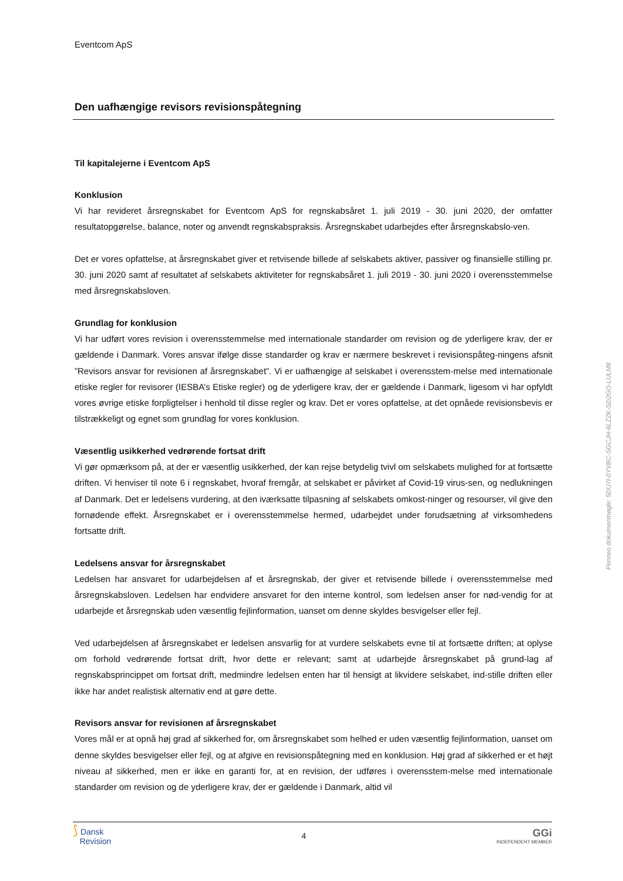Eventcom ApS
Den uafhængige revisors revisionspåtegning
Til kapitalejerne i Eventcom ApS
Konklusion
Vi har revideret årsregnskabet for Eventcom ApS for regnskabsåret 1. juli 2019 - 30. juni 2020, der omfatter resultatopgørelse, balance, noter og anvendt regnskabspraksis. Årsregnskabet udarbejdes efter årsregnskabslo-ven.
Det er vores opfattelse, at årsregnskabet giver et retvisende billede af selskabets aktiver, passiver og finansielle stilling pr. 30. juni 2020 samt af resultatet af selskabets aktiviteter for regnskabsåret 1. juli 2019 - 30. juni 2020 i overensstemmelse med årsregnskabsloven.
Grundlag for konklusion
Vi har udført vores revision i overensstemmelse med internationale standarder om revision og de yderligere krav, der er gældende i Danmark. Vores ansvar ifølge disse standarder og krav er nærmere beskrevet i revisionspåteg-ningens afsnit ”Revisors ansvar for revisionen af årsregnskabet”. Vi er uafhængige af selskabet i overensstem-melse med internationale etiske regler for revisorer (IESBA’s Etiske regler) og de yderligere krav, der er gældende i Danmark, ligesom vi har opfyldt vores øvrige etiske forpligtelser i henhold til disse regler og krav. Det er vores opfattelse, at det opnåede revisionsbevis er tilstrækkeligt og egnet som grundlag for vores konklusion.
Væsentlig usikkerhed vedrørende fortsat drift
Vi gør opmærksom på, at der er væsentlig usikkerhed, der kan rejse betydelig tvivl om selskabets mulighed for at fortsætte driften. Vi henviser til note 6 i regnskabet, hvoraf fremgår, at selskabet er påvirket af Covid-19 virus-sen, og nedlukningen af Danmark. Det er ledelsens vurdering, at den iværksatte tilpasning af selskabets omkost-ninger og resourser, vil give den fornødende effekt. Årsregnskabet er i overensstemmelse hermed, udarbejdet under forudsætning af virksomhedens fortsatte drift.
Ledelsens ansvar for årsregnskabet
Ledelsen har ansvaret for udarbejdelsen af et årsregnskab, der giver et retvisende billede i overensstemmelse med årsregnskabsloven. Ledelsen har endvidere ansvaret for den interne kontrol, som ledelsen anser for nød-vendig for at udarbejde et årsregnskab uden væsentlig fejlinformation, uanset om denne skyldes besvigelser eller fejl.
Ved udarbejdelsen af årsregnskabet er ledelsen ansvarlig for at vurdere selskabets evne til at fortsætte driften; at oplyse om forhold vedrørende fortsat drift, hvor dette er relevant; samt at udarbejde årsregnskabet på grund-lag af regnskabsprincippet om fortsat drift, medmindre ledelsen enten har til hensigt at likvidere selskabet, ind-stille driften eller ikke har andet realistisk alternativ end at gøre dette.
Revisors ansvar for revisionen af årsregnskabet
Vores mål er at opnå høj grad af sikkerhed for, om årsregnskabet som helhed er uden væsentlig fejlinformation, uanset om denne skyldes besvigelser eller fejl, og at afgive en revisionspåtegning med en konklusion. Høj grad af sikkerhed er et højt niveau af sikkerhed, men er ikke en garanti for, at en revision, der udføres i overensstem-melse med internationale standarder om revision og de yderligere krav, der er gældende i Danmark, altid vil
Penneo dokumentnøgle: 5DU7I-0YVBC-SGCJH-6LZZK-SD2GO-LULM8
⟆ Dansk
Revision
4
GGi
INDEPENDENT MEMBER